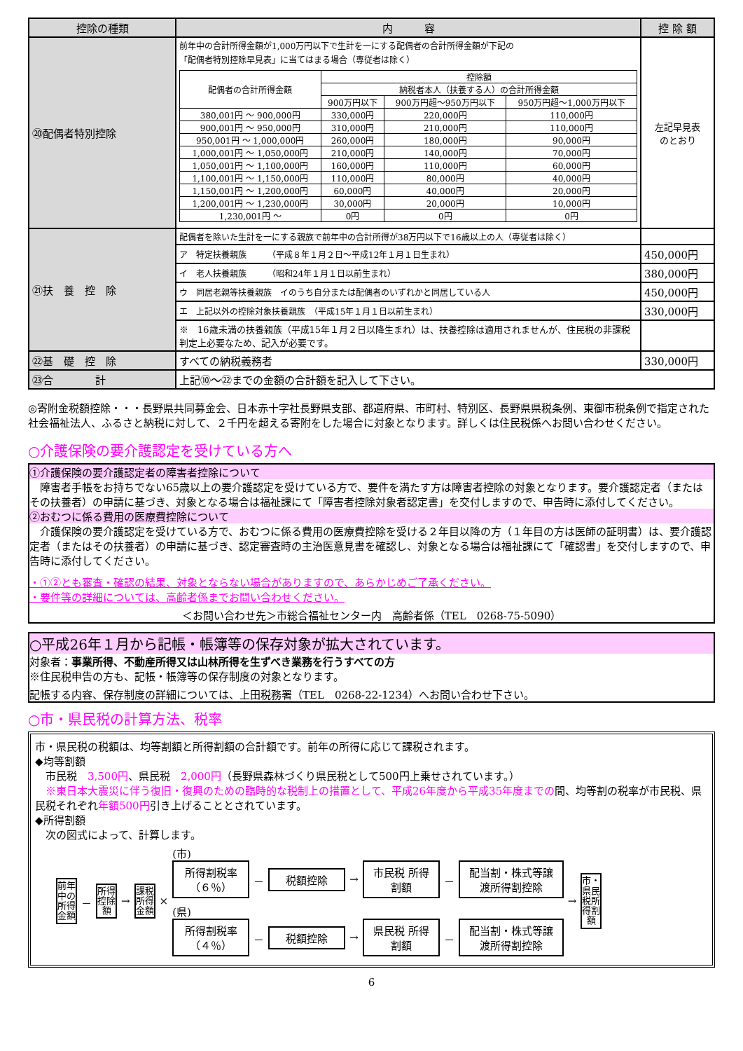| 控除の種類 | 内 容 | 控 除 額 |
| --- | --- | --- |
| ⑳配偶者特別控除 | 前年中の合計所得金額が1,000万円以下で生計を一にする配偶者の合計所得金額が下記の 「配偶者特別控除早見表」に当てはまる場合（専従者は除く） / 配偶者の合計所得金額 / 控除額 / / / / --- / --- / --- / --- / / / 納税者本人（扶養する人）の合計所得金額 / / / / / 900万円以下 / 900万円超～950万円以下 / 950万円超～1,000万円以下 / / 380,001円 ～ 900,000円 / 330,000円 / 220,000円 / 110,000円 / / 900,001円 ～ 950,000円 / 310,000円 / 210,000円 / 110,000円 / / 950,001円 ～ 1,000,000円 / 260,000円 / 180,000円 / 90,000円 / / 1,000,001円 ～ 1,050,000円 / 210,000円 / 140,000円 / 70,000円 / / 1,050,001円 ～ 1,100,000円 / 160,000円 / 110,000円 / 60,000円 / / 1,100,001円 ～ 1,150,000円 / 110,000円 / 80,000円 / 40,000円 / / 1,150,001円 ～ 1,200,000円 / 60,000円 / 40,000円 / 20,000円 / / 1,200,001円 ～ 1,230,000円 / 30,000円 / 20,000円 / 10,000円 / / 1,230,001円 ～ / 0円 / 0円 / 0円 / | 左記早見表 のとおり |
| ㉑扶 養 控 除 | 配偶者を除いた生計を一にする親族で前年中の合計所得が38万円以下で16歳以上の人（専従者は除く） | |
| | ア 特定扶養親族 （平成８年１月２日～平成12年１月１日生まれ） | 450,000円 |
| | イ 老人扶養親族 （昭和24年１月１日以前生まれ） | 380,000円 |
| | ウ 同居老親等扶養親族 イのうち自分または配偶者のいずれかと同居している人 | 450,000円 |
| | エ 上記以外の控除対象扶養親族 （平成15年１月１日以前生まれ） | 330,000円 |
| | ※ 16歳未満の扶養親族（平成15年１月２日以降生まれ）は、扶養控除は適用されませんが、住民税の非課税判定上必要なため、記入が必要です。 | |
| ㉒基 礎 控 除 | すべての納税義務者 | 330,000円 |
| ㉓合 計 | 上記⑩～㉒までの金額の合計額を記入して下さい。 | |
◎寄附金税額控除・・・長野県共同募金会、日本赤十字社長野県支部、都道府県、市町村、特別区、長野県県税条例、東御市税条例で指定された社会福祉法人、ふるさと納税に対して、２千円を超える寄附をした場合に対象となります。詳しくは住民税係へお問い合わせください。
○介護保険の要介護認定を受けている方へ
①介護保険の要介護認定者の障害者控除について
　障害者手帳をお持ちでない65歳以上の要介護認定を受けている方で、要件を満たす方は障害者控除の対象となります。要介護認定者（またはその扶養者）の申請に基づき、対象となる場合は福祉課にて「障害者控除対象者認定書」を交付しますので、申告時に添付してください。
②おむつに係る費用の医療費控除について
　介護保険の要介護認定を受けている方で、おむつに係る費用の医療費控除を受ける２年目以降の方（１年目の方は医師の証明書）は、要介護認定者（またはその扶養者）の申請に基づき、認定審査時の主治医意見書を確認し、対象となる場合は福祉課にて「確認書」を交付しますので、申告時に添付してください。
・①②とも審査・確認の結果、対象とならない場合がありますので、あらかじめご了承ください。
・要件等の詳細については、高齢者係までお問い合わせください。
＜お問い合わせ先＞市総合福祉センター内　高齢者係（TEL　0268-75-5090）
○平成26年１月から記帳・帳簿等の保存対象が拡大されています。
対象者：事業所得、不動産所得又は山林所得を生ずべき業務を行うすべての方
※住民税申告の方も、記帳・帳簿等の保存制度の対象となります。
記帳する内容、保存制度の詳細については、上田税務署（TEL　0268-22-1234）へお問い合わせ下さい。
○市・県民税の計算方法、税率
市・県民税の税額は、均等割額と所得割額の合計額です。前年の所得に応じて課税されます。
◆均等割額
　市民税　3,500円、県民税　2,000円（長野県森林づくり県民税として500円上乗せされています。）
　※東日本大震災に伴う復旧・復興のための臨時的な税制上の措置として、平成26年度から平成35年度までの間、均等割の税率が市民税、県民税それぞれ年額500円引き上げることとされています。
◆所得割額
　次の図式によって、計算します。
前年中の所得金額
－
所得控除額
→
課税所得金額
×
(市)
所得割税率（６％）
－
税額控除
→
市民税 所得割額
－
配当割・株式等譲渡所得割控除
(県)
所得割税率（４％）
－
税額控除
→
県民税 所得割額
－
配当割・株式等譲渡所得割控除
→
市・県民税所得割額
6